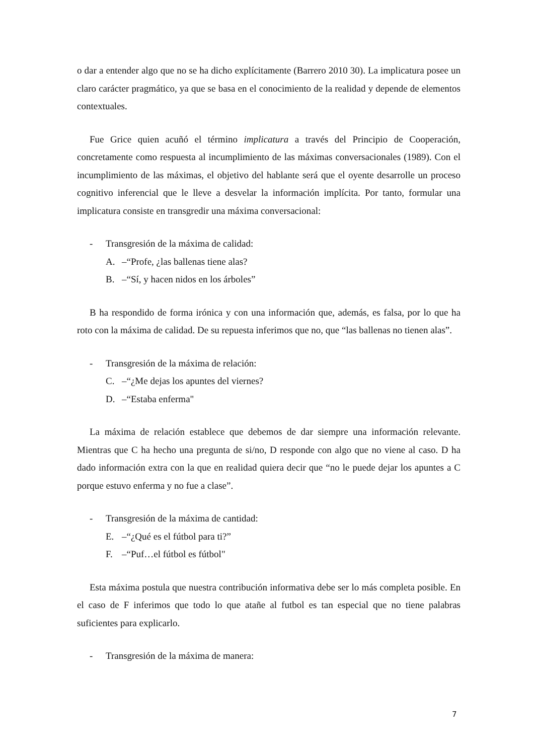o dar a entender algo que no se ha dicho explícitamente (Barrero 2010 30). La implicatura posee un claro carácter pragmático, ya que se basa en el conocimiento de la realidad y depende de elementos contextuales.
Fue Grice quien acuñó el término implicatura a través del Principio de Cooperación, concretamente como respuesta al incumplimiento de las máximas conversacionales (1989). Con el incumplimiento de las máximas, el objetivo del hablante será que el oyente desarrolle un proceso cognitivo inferencial que le lleve a desvelar la información implícita. Por tanto, formular una implicatura consiste en transgredir una máxima conversacional:
- Transgresión de la máxima de calidad:
A. –“Profe, ¿las ballenas tiene alas?
B. –“Sí, y hacen nidos en los árboles”
B ha respondido de forma irónica y con una información que, además, es falsa, por lo que ha roto con la máxima de calidad. De su repuesta inferimos que no, que “las ballenas no tienen alas”.
- Transgresión de la máxima de relación:
C. –“¿Me dejas los apuntes del viernes?
D. –“Estaba enferma"
La máxima de relación establece que debemos de dar siempre una información relevante. Mientras que C ha hecho una pregunta de si/no, D responde con algo que no viene al caso. D ha dado información extra con la que en realidad quiera decir que “no le puede dejar los apuntes a C porque estuvo enferma y no fue a clase”.
- Transgresión de la máxima de cantidad:
E. –“¿Qué es el fútbol para ti?”
F. –“Puf…el fútbol es fútbol"
Esta máxima postula que nuestra contribución informativa debe ser lo más completa posible. En el caso de F inferimos que todo lo que atañe al futbol es tan especial que no tiene palabras suficientes para explicarlo.
- Transgresión de la máxima de manera:
7